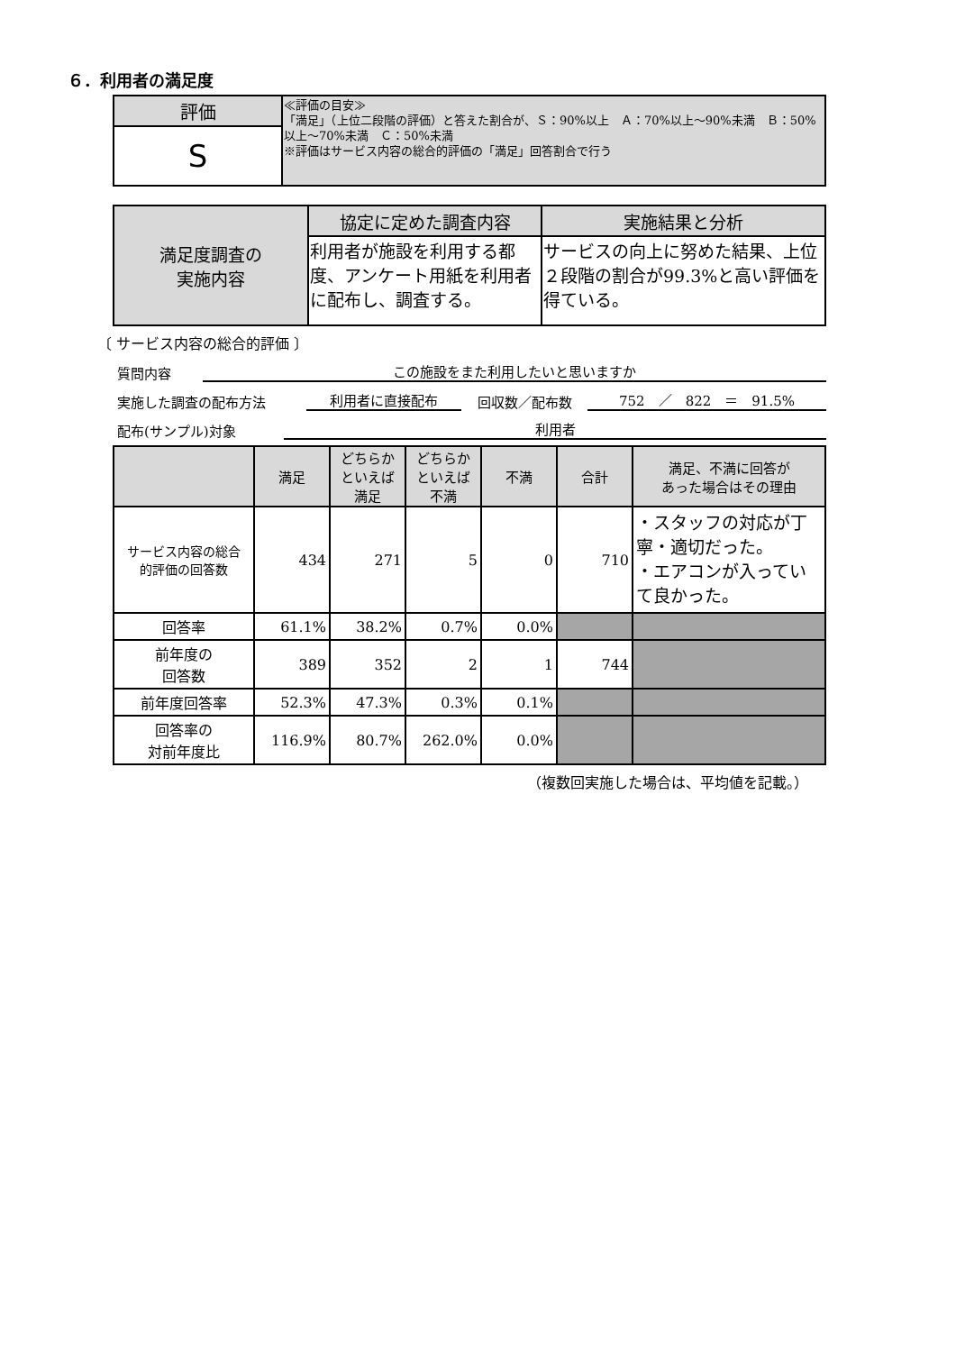６．利用者の満足度
| 評価 | ≪評価の目安≫ 「満足」（上位二段階の評価）と答えた割合が、Ｓ：90%以上 Ａ：70%以上～90%未満 Ｂ：50%以上～70%未満 Ｃ：50%未満 ※評価はサービス内容の総合的評価の「満足」回答割合で行う |
| S | |
| 満足度調査の 実施内容 | 協定に定めた調査内容 | 実施結果と分析 |
| --- | --- | --- |
| | 利用者が施設を利用する都度、アンケート用紙を利用者に配布し、調査する。 | サービスの向上に努めた結果、上位２段階の割合が99.3%と高い評価を得ている。 |
〔 サービス内容の総合的評価 〕
質問内容 この施設をまた利用したいと思いますか
実施した調査の配布方法 利用者に直接配布 回収数／配布数 752　／　822　＝　91.5%
配布(サンプル)対象 利用者
| | 満足 | どちらか といえば 満足 | どちらか といえば 不満 | 不満 | 合計 | 満足、不満に回答が あった場合はその理由 |
| --- | --- | --- | --- | --- | --- | --- |
| サービス内容の総合 的評価の回答数 | 434 | 271 | 5 | 0 | 710 | ・スタッフの対応が丁寧・適切だった。 ・エアコンが入っていて良かった。 |
| 回答率 | 61.1% | 38.2% | 0.7% | 0.0% | | |
| 前年度の 回答数 | 389 | 352 | 2 | 1 | 744 | |
| 前年度回答率 | 52.3% | 47.3% | 0.3% | 0.1% | | |
| 回答率の 対前年度比 | 116.9% | 80.7% | 262.0% | 0.0% | | |
（複数回実施した場合は、平均値を記載。）